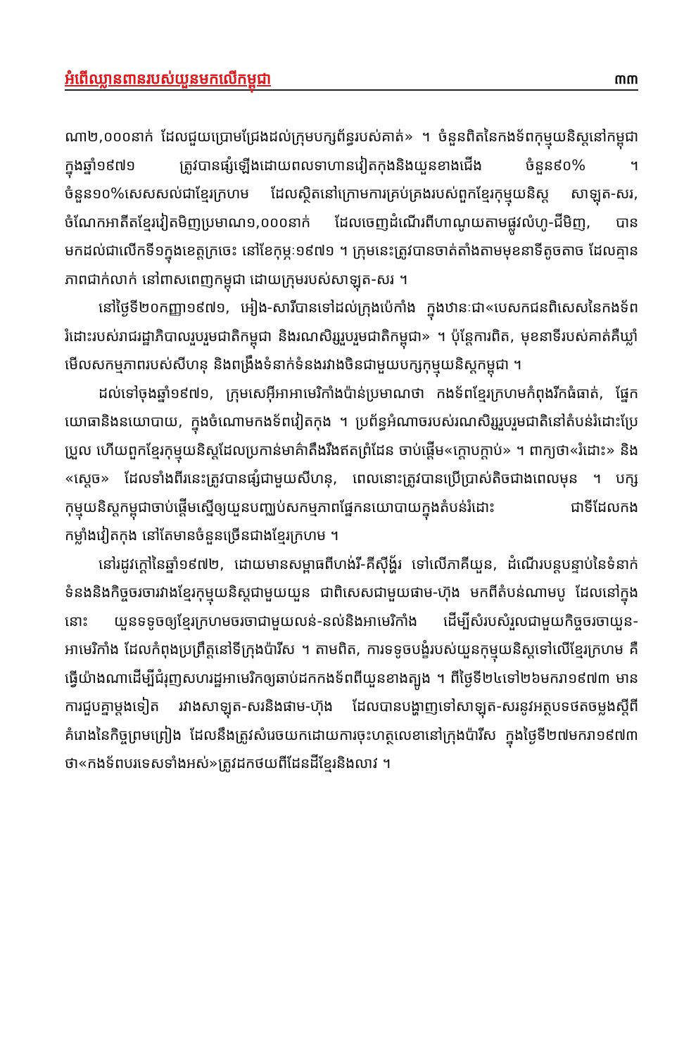អំពើឈ្លានពានរបស់យួនមកលើកម្ពុជា ៣៣
ណា២,០០០នាក់ ដែលជួយប្រោមជ្រែងដល់ក្រុមបក្សព័ន្ធរបស់គាត់» ។ ចំនួនពិតនៃកងទ័ពកុម្មុយនិស្តនៅកម្ពុជាក្នុងឆ្នាំ១៩៧១ ត្រូវបានផ្សំឡើងដោយពលទាហានវៀតកុងនិងយួនខាងជើង ចំនួន៩០% ។ ចំនួន១០%សេសសល់ជាខ្មែរក្រហម ដែលស្ថិតនៅក្រោមការគ្រប់គ្រងរបស់ពួកខ្មែរកុម្មុយនិស្ត សាឡុត-សរ, ចំណែកអាតីតខ្មែរវៀតមិញប្រមាណ១,០០០នាក់ ដែលចេញដំណើរពីហាណូយតាមផ្លូវលំហូ-ជីមិញ, បានមកដល់ជាលើកទី១ក្នុងខេត្តក្រចេះ នៅខែកុម្ភៈ១៩៧១ ។ ក្រុមនេះត្រូវបានចាត់តាំងតាមមុខនាទីតូចតាច ដែលគ្មានភាពជាក់លាក់ នៅពាសពេញកម្ពុជា ដោយក្រុមរបស់សាឡុត-សរ ។
នៅថ្ងៃទី២០កញ្ញា១៩៧១, អៀង-សារីបានទៅដល់ក្រុងប៉េកាំង ក្នុងឋានៈជា«បេសកជនពិសេសនៃកងទ័ពរំដោះរបស់រាជរដ្ឋាភិបាលរួបរួមជាតិកម្ពុជា និងរណសិរ្សរួបរួមជាតិកម្ពុជា» ។ ប៉ុន្តែការពិត, មុខនាទីរបស់គាត់គឺឃ្លាំមើលសកម្មភាពរបស់សីហនុ និងពង្រឹងទំនាក់ទំនងរវាងចិនជាមួយបក្សកុម្មុយនិស្តកម្ពុជា ។
ដល់ទៅចុងឆ្នាំ១៩៧១, ក្រុមសេអ៊ីអាអាមេរិកាំងប៉ាន់ប្រមាណថា កងទ័ពខ្មែរក្រហមកំពុងរីកធំធាត់, ផ្នែកយោធានិងនយោបាយ, ក្នុងចំណោមកងទ័ពវៀតកុង ។ ប្រព័ន្ធអំណាចរបស់រណសិរ្សរួបរួមជាតិនៅតំបន់រំដោះប្រែប្រួល ហើយពួកខ្មែរកុម្មុយនិស្តដែលប្រកាន់មាគ៌ាតឹងរឹងឥតព្រំដែន ចាប់ផ្តើម«ក្តោបក្តាប់» ។ ពាក្យថា«រំដោះ» និង «ស្តេច» ដែលទាំងពីរនេះត្រូវបានផ្សំជាមួយសីហនុ, ពេលនោះត្រូវបានប្រើប្រាស់តិចជាងពេលមុន ។ បក្សកុម្មុយនិស្តកម្ពុជាចាប់ផ្តើមស្នើឲ្យយួនបញ្ឈប់សកម្មភាពផ្នែកនយោបាយក្នុងតំបន់រំដោះ ជាទីដែលកងកម្លាំងវៀតកុង នៅតែមានចំនួនច្រើនជាងខ្មែរក្រហម ។
នៅរដូវក្តៅនៃឆ្នាំ១៩៧២, ដោយមានសម្ពាធពីហង់រី-គីស៊ីង្ហ័រ ទៅលើភាគីយួន, ដំណើរបន្តបន្ទាប់នៃទំនាក់ទំនងនិងកិច្ចចរចារវាងខ្មែរកុម្មុយនិស្តជាមួយយួន ជាពិសេសជាមួយផាម-ហ៊ុង មកពីតំបន់ណាមបូ ដែលនៅក្នុងនោះ យួនទទូចឲ្យខ្មែរក្រហមចរចាជាមួយលន់-នល់និងអាមេរិកាំង ដើម្បីសំរបសំរួលជាមួយកិច្ចចរចាយួន-អាមេរិកាំង ដែលកំពុងប្រព្រឹត្តនៅទីក្រុងប៉ារីស ។ តាមពិត, ការទទូចបង្ខំរបស់យួនកុម្មុយនិស្តទៅលើខ្មែរក្រហម គឺធ្វើយ៉ាងណាដើម្បីជំរុញសហរដ្ឋអាមេរិកឲ្យឆាប់ដកកងទ័ពពីយួនខាងត្បូង ។ ពីថ្ងៃទី២៤ទៅ២៦មករា១៩៧៣ មានការជួបគ្នាម្តងទៀត រវាងសាឡុត-សរនិងផាម-ហ៊ុង ដែលបានបង្ហាញទៅសាឡុត-សរនូវអត្ថបទថតចម្លងស្តីពីគំរោងនៃកិច្ចព្រមព្រៀង ដែលនឹងត្រូវសំរេចយកដោយការចុះហត្ថលេខានៅក្រុងប៉ារីស ក្នុងថ្ងៃទី២៧មករា១៩៧៣ ថា«កងទ័ពបរទេសទាំងអស់»ត្រូវដកថយពីដែនដីខ្មែរនិងលាវ ។